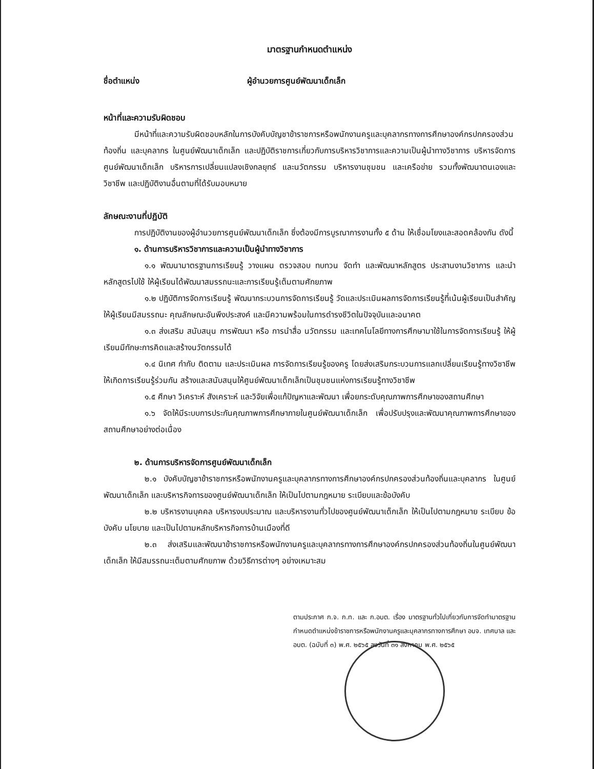มาตรฐานกำหนดตำแหน่ง
ชื่อตำแหน่ง ผู้อำนวยการศูนย์พัฒนาเด็กเล็ก
หน้าที่และความรับผิดชอบ
มีหน้าที่และความรับผิดชอบหลักในการบังคับบัญชาข้าราชการหรือพนักงานครูและบุคลากรทางการศึกษาองค์กรปกครองส่วนท้องถิ่น และบุคลากร ในศูนย์พัฒนาเด็กเล็ก และปฏิบัติราชการเกี่ยวกับการบริหารวิชาการและความเป็นผู้นำทางวิชาการ บริหารจัดการศูนย์พัฒนาเด็กเล็ก บริหารการเปลี่ยนแปลงเชิงกลยุทธ์ และนวัตกรรม บริหารงานชุมชน และเครือข่าย รวมทั้งพัฒนาตนเองและวิชาชีพ และปฏิบัติงานอื่นตามที่ได้รับมอบหมาย
ลักษณะงานที่ปฏิบัติ
การปฏิบัติงานของผู้อำนวยการศูนย์พัฒนาเด็กเล็ก ซึ่งต้องมีการบูรณาการงานทั้ง ๕ ด้าน ให้เชื่อมโยงและสอดคล้องกัน ดังนี้
๑. ด้านการบริหารวิชาการและความเป็นผู้นำทางวิชาการ
๑.๑ พัฒนามาตรฐานการเรียนรู้ วางแผน ตรวจสอบ ทบทวน จัดทำ และพัฒนาหลักสูตร ประสานงานวิชาการ และนำหลักสูตรไปใช้ ให้ผู้เรียนได้พัฒนาสมรรถนะและการเรียนรู้เต็มตามศักยภาพ
๑.๒ ปฏิบัติการจัดการเรียนรู้ พัฒนากระบวนการจัดการเรียนรู้ วัดและประเมินผลการจัดการเรียนรู้ที่เน้นผู้เรียนเป็นสำคัญ ให้ผู้เรียนมีสมรรถนะ คุณลักษณะอันพึงประสงค์ และมีความพร้อมในการดำรงชีวิตในปัจจุบันและอนาคต
๑.๓ ส่งเสริม สนับสนุน การพัฒนา หรือ การนำสื่อ นวัตกรรม และเทคโนโลยีทางการศึกษามาใช้ในการจัดการเรียนรู้ ให้ผู้เรียนมีทักษะการคิดและสร้างนวัตกรรมได้
๑.๔ นิเทศ กำกับ ติดตาม และประเมินผล การจัดการเรียนรู้ของครู โดยส่งเสริมกระบวนการแลกเปลี่ยนเรียนรู้ทางวิชาชีพ ให้เกิดการเรียนรู้ร่วมกัน สร้างและสนับสนุนให้ศูนย์พัฒนาเด็กเล็กเป็นชุมชนแห่งการเรียนรู้ทางวิชาชีพ
๑.๕ ศึกษา วิเคราะห์ สังเคราะห์ และวิจัยเพื่อแก้ปัญหาและพัฒนา เพื่อยกระดับคุณภาพการศึกษาของสถานศึกษา
๑.๖ จัดให้มีระบบการประกันคุณภาพการศึกษาภายในศูนย์พัฒนาเด็กเล็ก เพื่อปรับปรุงและพัฒนาคุณภาพการศึกษาของสถานศึกษาอย่างต่อเนื่อง
๒. ด้านการบริหารจัดการศูนย์พัฒนาเด็กเล็ก
๒.๑ บังคับบัญชาข้าราชการหรือพนักงานครูและบุคลากรทางการศึกษาองค์กรปกครองส่วนท้องถิ่นและบุคลากร ในศูนย์พัฒนาเด็กเล็ก และบริหารกิจการของศูนย์พัฒนาเด็กเล็ก ให้เป็นไปตามกฎหมาย ระเบียบและข้อบังคับ
๒.๒ บริหารงานบุคคล บริหารงบประมาณ และบริหารงานทั่วไปของศูนย์พัฒนาเด็กเล็ก ให้เป็นไปตามกฎหมาย ระเบียบ ข้อบังคับ นโยบาย และเป็นไปตามหลักบริหารกิจการบ้านเมืองที่ดี
๒.๓ ส่งเสริมและพัฒนาข้าราชการหรือพนักงานครูและบุคลากรทางการศึกษาองค์กรปกครองส่วนท้องถิ่นในศูนย์พัฒนาเด็กเล็ก ให้มีสมรรถนะเต็มตามศักยภาพ ด้วยวิธีการต่างๆ อย่างเหมาะสม
ตามประกาศ ก.จ. ก.ท. และ ก.อบต. เรื่อง มาตรฐานทั่วไปเกี่ยวกับการจัดทำมาตรฐานกำหนดตำแหน่งข้าราชการหรือพนักงานครูและบุคลากรทางการศึกษา อบจ. เทศบาล และ อบต. (ฉบับที่ ๓) พ.ศ. ๒๕๖๕ ลงวันที่ ๓๑ สิงหาคม พ.ศ. ๒๕๖๕